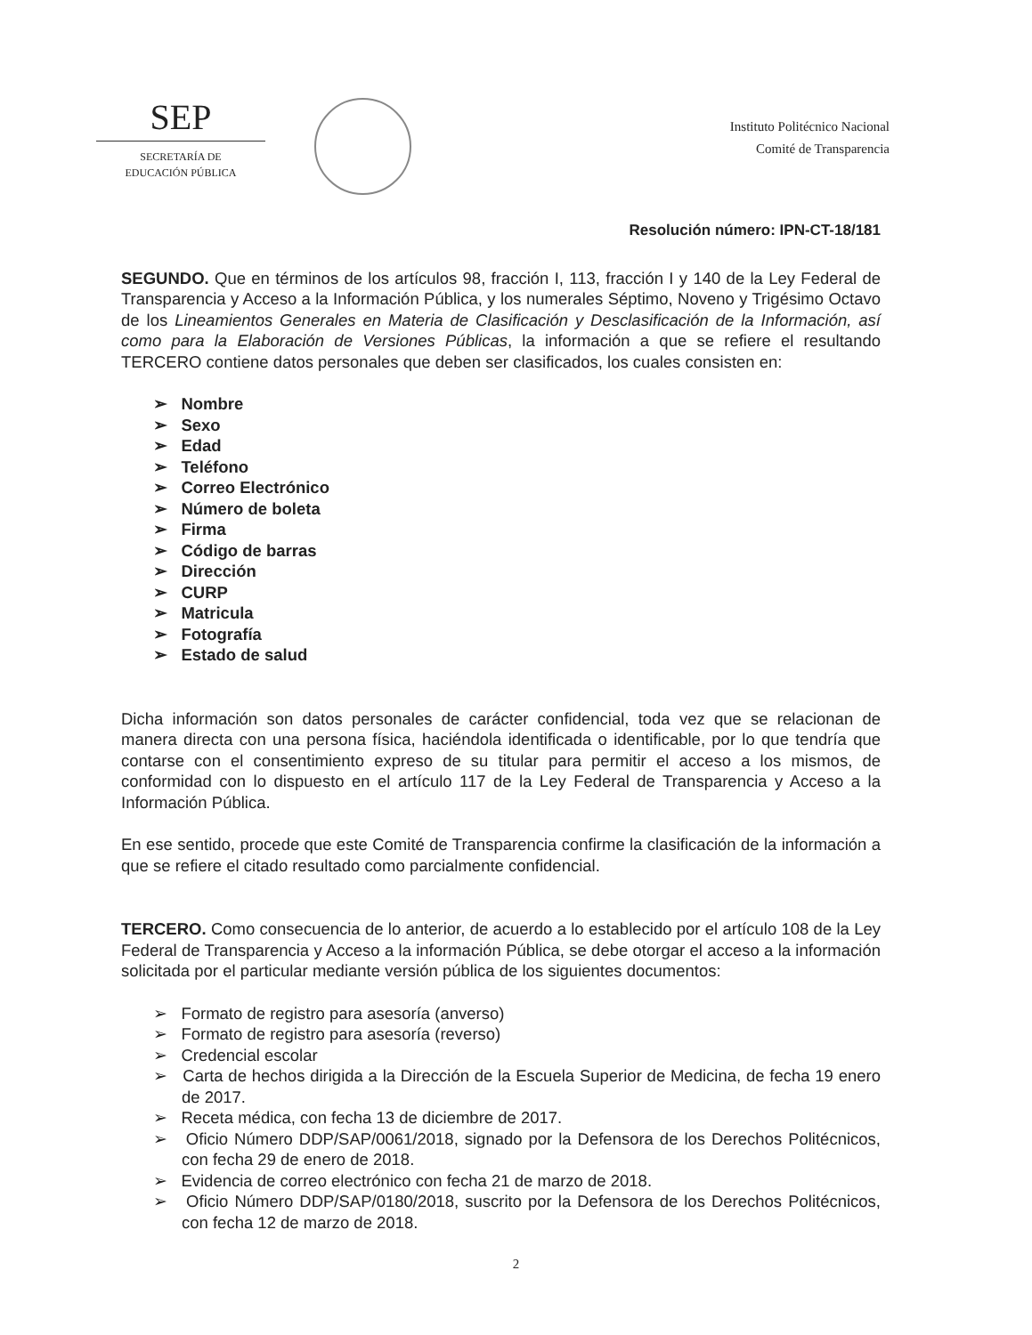SEP
SECRETARÍA DE
EDUCACIÓN PÚBLICA
Instituto Politécnico Nacional
Comité de Transparencia
Resolución número: IPN-CT-18/181
SEGUNDO. Que en términos de los artículos 98, fracción I, 113, fracción I y 140 de la Ley Federal de Transparencia y Acceso a la Información Pública, y los numerales Séptimo, Noveno y Trigésimo Octavo de los Lineamientos Generales en Materia de Clasificación y Desclasificación de la Información, así como para la Elaboración de Versiones Públicas, la información a que se refiere el resultando TERCERO contiene datos personales que deben ser clasificados, los cuales consisten en:
➢ Nombre
➢ Sexo
➢ Edad
➢ Teléfono
➢ Correo Electrónico
➢ Número de boleta
➢ Firma
➢ Código de barras
➢ Dirección
➢ CURP
➢ Matricula
➢ Fotografía
➢ Estado de salud
Dicha información son datos personales de carácter confidencial, toda vez que se relacionan de manera directa con una persona física, haciéndola identificada o identificable, por lo que tendría que contarse con el consentimiento expreso de su titular para permitir el acceso a los mismos, de conformidad con lo dispuesto en el artículo 117 de la Ley Federal de Transparencia y Acceso a la Información Pública.
En ese sentido, procede que este Comité de Transparencia confirme la clasificación de la información a que se refiere el citado resultado como parcialmente confidencial.
TERCERO. Como consecuencia de lo anterior, de acuerdo a lo establecido por el artículo 108 de la Ley Federal de Transparencia y Acceso a la información Pública, se debe otorgar el acceso a la información solicitada por el particular mediante versión pública de los siguientes documentos:
➢ Formato de registro para asesoría (anverso)
➢ Formato de registro para asesoría (reverso)
➢ Credencial escolar
➢ Carta de hechos dirigida a la Dirección de la Escuela Superior de Medicina, de fecha 19 enero de 2017.
➢ Receta médica, con fecha 13 de diciembre de 2017.
➢ Oficio Número DDP/SAP/0061/2018, signado por la Defensora de los Derechos Politécnicos, con fecha 29 de enero de 2018.
➢ Evidencia de correo electrónico con fecha 21 de marzo de 2018.
➢ Oficio Número DDP/SAP/0180/2018, suscrito por la Defensora de los Derechos Politécnicos, con fecha 12 de marzo de 2018.
2